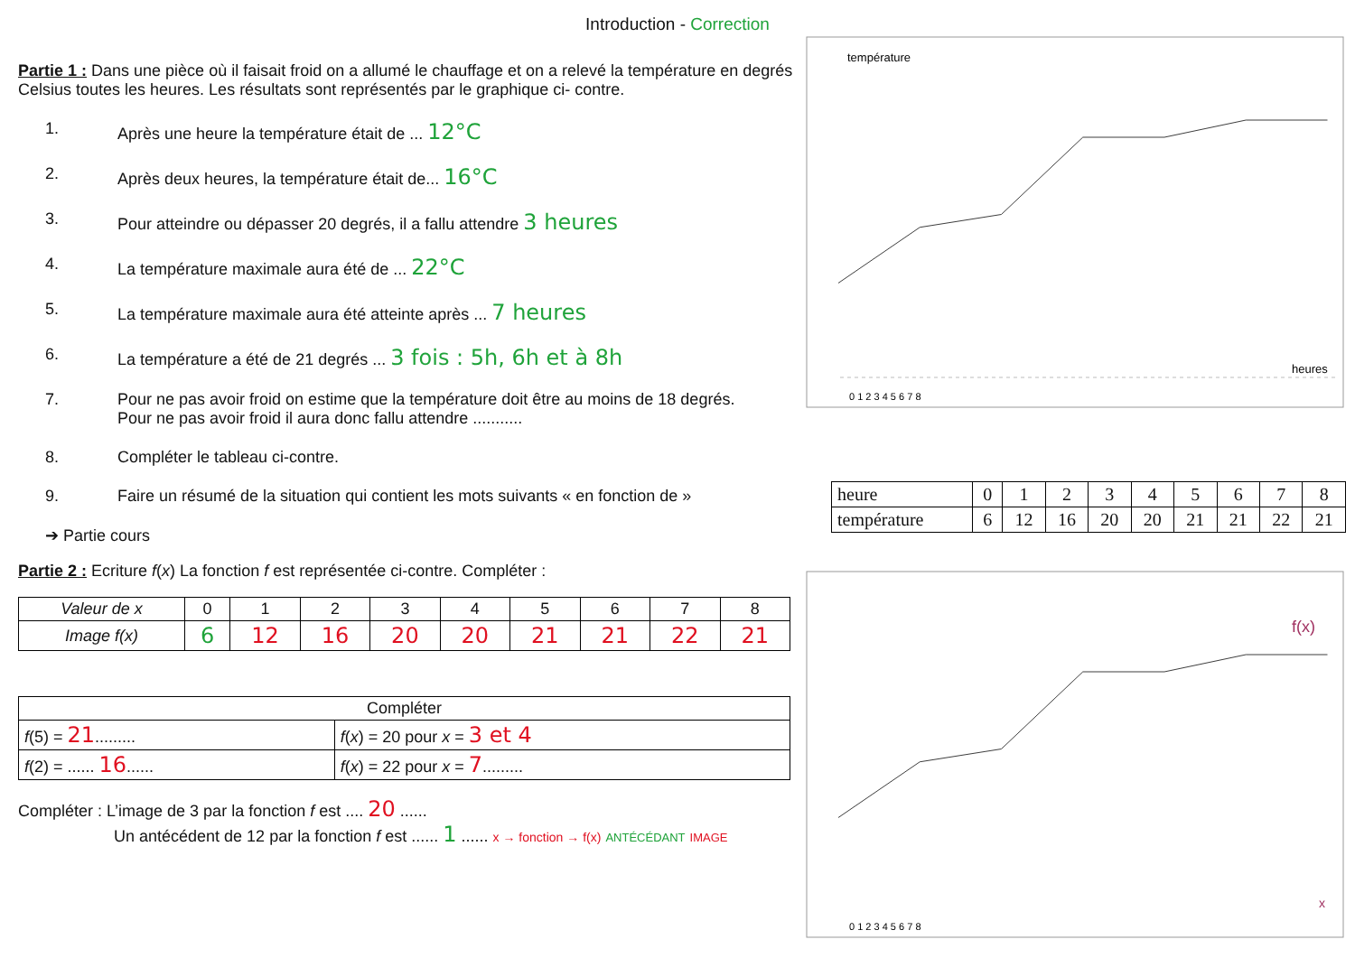Introduction - Correction
Partie 1 : Dans une pièce où il faisait froid on a allumé le chauffage et on a relevé la température en degrés Celsius toutes les heures. Les résultats sont représentés par le graphique ci- contre.
1. Après une heure la température était de ... 12°C
2. Après deux heures, la température était de... 16°C
3. Pour atteindre ou dépasser 20 degrés, il a fallu attendre 3 heures
4. La température maximale aura été de ... 22°C
5. La température maximale aura été atteinte après ... 7 heures
6. La température a été de 21 degrés ... 3 fois : 5h, 6h et à 8h
7. Pour ne pas avoir froid on estime que la température doit être au moins de 18 degrés.
Pour ne pas avoir froid il aura donc fallu attendre ...........
8. Compléter le tableau ci-contre.
9. Faire un résumé de la situation qui contient les mots suivants « en fonction de »
➔ Partie cours
Partie 2 : Ecriture f(x) La fonction f est représentée ci-contre. Compléter :
| Valeur de x | 0 | 1 | 2 | 3 | 4 | 5 | 6 | 7 | 8 |
| Image f(x) | 6 | 12 | 16 | 20 | 20 | 21 | 21 | 22 | 21 |
| Compléter | |
| f (5) = 21 ......... | f ( x ) = 20 pour x = 3 et 4 |
| f (2) = ...... 16 ...... | f ( x ) = 22 pour x = 7 ......... |
Compléter : L’image de 3 par la fonction f est .... 20 ......
Un antécédent de 12 par la fonction f est ...... 1 ...... x → fonction → f(x) ANTÉCÉDANT IMAGE
température
heures
0 1 2 3 4 5 6 7 8
| heure | 0 | 1 | 2 | 3 | 4 | 5 | 6 | 7 | 8 |
| température | 6 | 12 | 16 | 20 | 20 | 21 | 21 | 22 | 21 |
f(x)
x
0 1 2 3 4 5 6 7 8